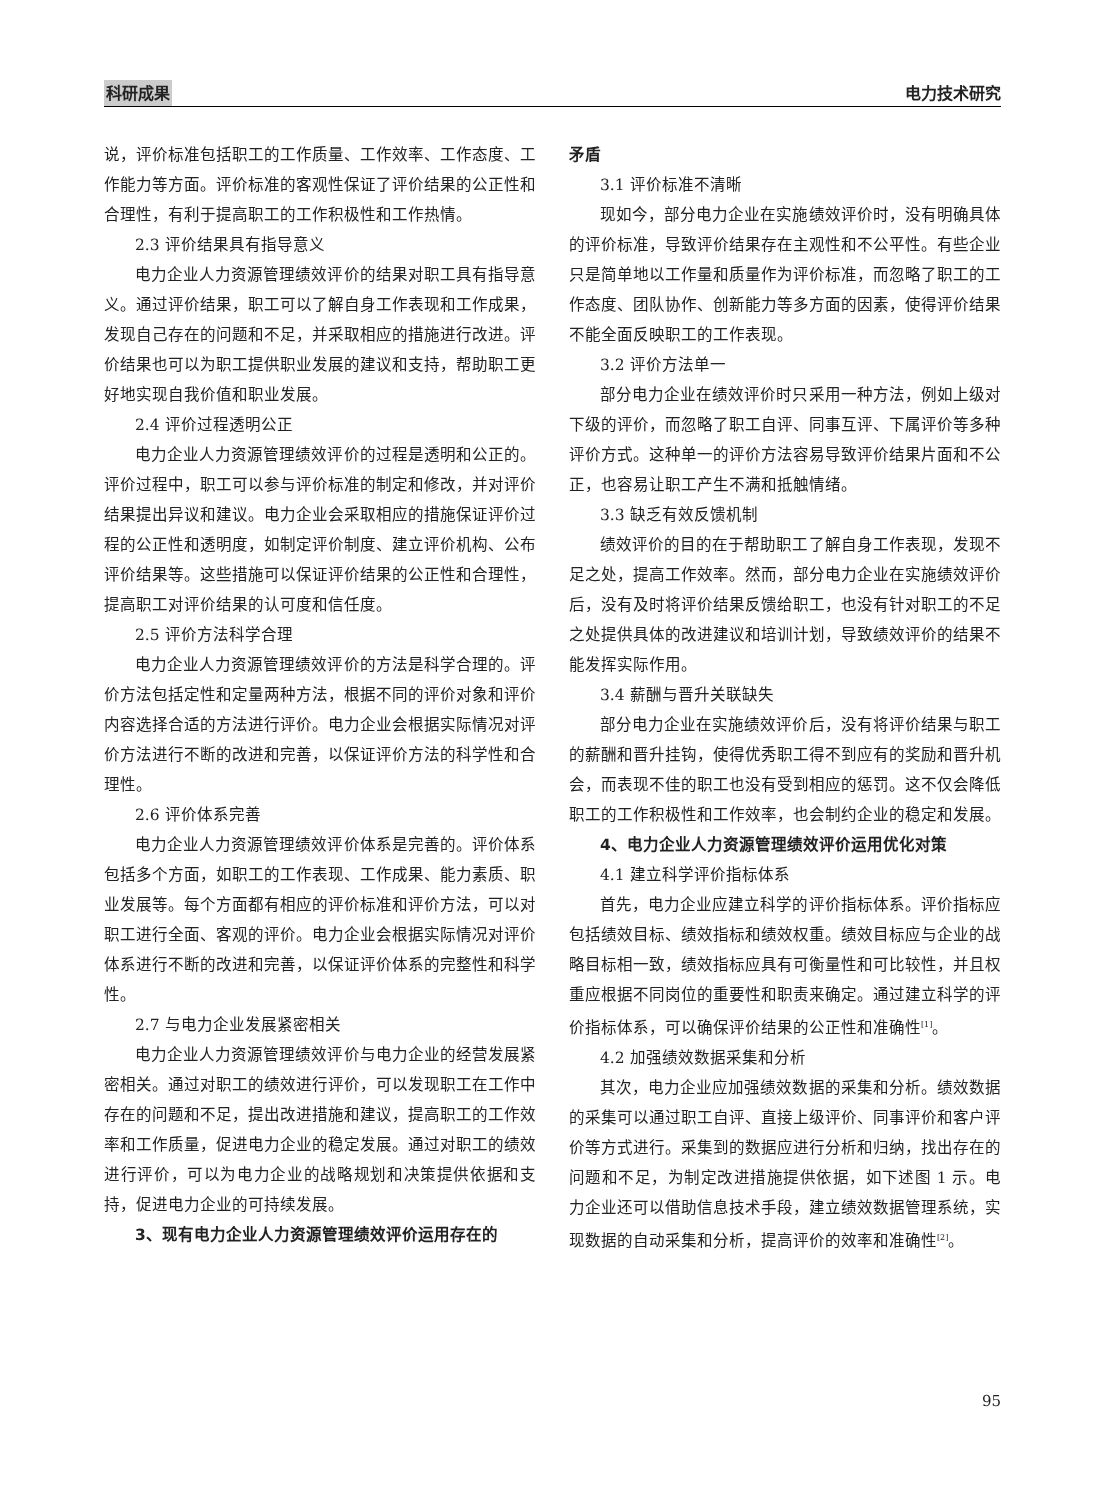科研成果 电力技术研究
说，评价标准包括职工的工作质量、工作效率、工作态度、工作能力等方面。评价标准的客观性保证了评价结果的公正性和合理性，有利于提高职工的工作积极性和工作热情。
2.3 评价结果具有指导意义
电力企业人力资源管理绩效评价的结果对职工具有指导意义。通过评价结果，职工可以了解自身工作表现和工作成果，发现自己存在的问题和不足，并采取相应的措施进行改进。评价结果也可以为职工提供职业发展的建议和支持，帮助职工更好地实现自我价值和职业发展。
2.4 评价过程透明公正
电力企业人力资源管理绩效评价的过程是透明和公正的。评价过程中，职工可以参与评价标准的制定和修改，并对评价结果提出异议和建议。电力企业会采取相应的措施保证评价过程的公正性和透明度，如制定评价制度、建立评价机构、公布评价结果等。这些措施可以保证评价结果的公正性和合理性，提高职工对评价结果的认可度和信任度。
2.5 评价方法科学合理
电力企业人力资源管理绩效评价的方法是科学合理的。评价方法包括定性和定量两种方法，根据不同的评价对象和评价内容选择合适的方法进行评价。电力企业会根据实际情况对评价方法进行不断的改进和完善，以保证评价方法的科学性和合理性。
2.6 评价体系完善
电力企业人力资源管理绩效评价体系是完善的。评价体系包括多个方面，如职工的工作表现、工作成果、能力素质、职业发展等。每个方面都有相应的评价标准和评价方法，可以对职工进行全面、客观的评价。电力企业会根据实际情况对评价体系进行不断的改进和完善，以保证评价体系的完整性和科学性。
2.7 与电力企业发展紧密相关
电力企业人力资源管理绩效评价与电力企业的经营发展紧密相关。通过对职工的绩效进行评价，可以发现职工在工作中存在的问题和不足，提出改进措施和建议，提高职工的工作效率和工作质量，促进电力企业的稳定发展。通过对职工的绩效进行评价，可以为电力企业的战略规划和决策提供依据和支持，促进电力企业的可持续发展。
3、现有电力企业人力资源管理绩效评价运用存在的
矛盾
3.1 评价标准不清晰
现如今，部分电力企业在实施绩效评价时，没有明确具体的评价标准，导致评价结果存在主观性和不公平性。有些企业只是简单地以工作量和质量作为评价标准，而忽略了职工的工作态度、团队协作、创新能力等多方面的因素，使得评价结果不能全面反映职工的工作表现。
3.2 评价方法单一
部分电力企业在绩效评价时只采用一种方法，例如上级对下级的评价，而忽略了职工自评、同事互评、下属评价等多种评价方式。这种单一的评价方法容易导致评价结果片面和不公正，也容易让职工产生不满和抵触情绪。
3.3 缺乏有效反馈机制
绩效评价的目的在于帮助职工了解自身工作表现，发现不足之处，提高工作效率。然而，部分电力企业在实施绩效评价后，没有及时将评价结果反馈给职工，也没有针对职工的不足之处提供具体的改进建议和培训计划，导致绩效评价的结果不能发挥实际作用。
3.4 薪酬与晋升关联缺失
部分电力企业在实施绩效评价后，没有将评价结果与职工的薪酬和晋升挂钩，使得优秀职工得不到应有的奖励和晋升机会，而表现不佳的职工也没有受到相应的惩罚。这不仅会降低职工的工作积极性和工作效率，也会制约企业的稳定和发展。
4、电力企业人力资源管理绩效评价运用优化对策
4.1 建立科学评价指标体系
首先，电力企业应建立科学的评价指标体系。评价指标应包括绩效目标、绩效指标和绩效权重。绩效目标应与企业的战略目标相一致，绩效指标应具有可衡量性和可比较性，并且权重应根据不同岗位的重要性和职责来确定。通过建立科学的评价指标体系，可以确保评价结果的公正性和准确性<sup>[1]</sup>。
4.2 加强绩效数据采集和分析
其次，电力企业应加强绩效数据的采集和分析。绩效数据的采集可以通过职工自评、直接上级评价、同事评价和客户评价等方式进行。采集到的数据应进行分析和归纳，找出存在的问题和不足，为制定改进措施提供依据，如下述图 1 示。电力企业还可以借助信息技术手段，建立绩效数据管理系统，实现数据的自动采集和分析，提高评价的效率和准确性<sup>[2]</sup>。
95